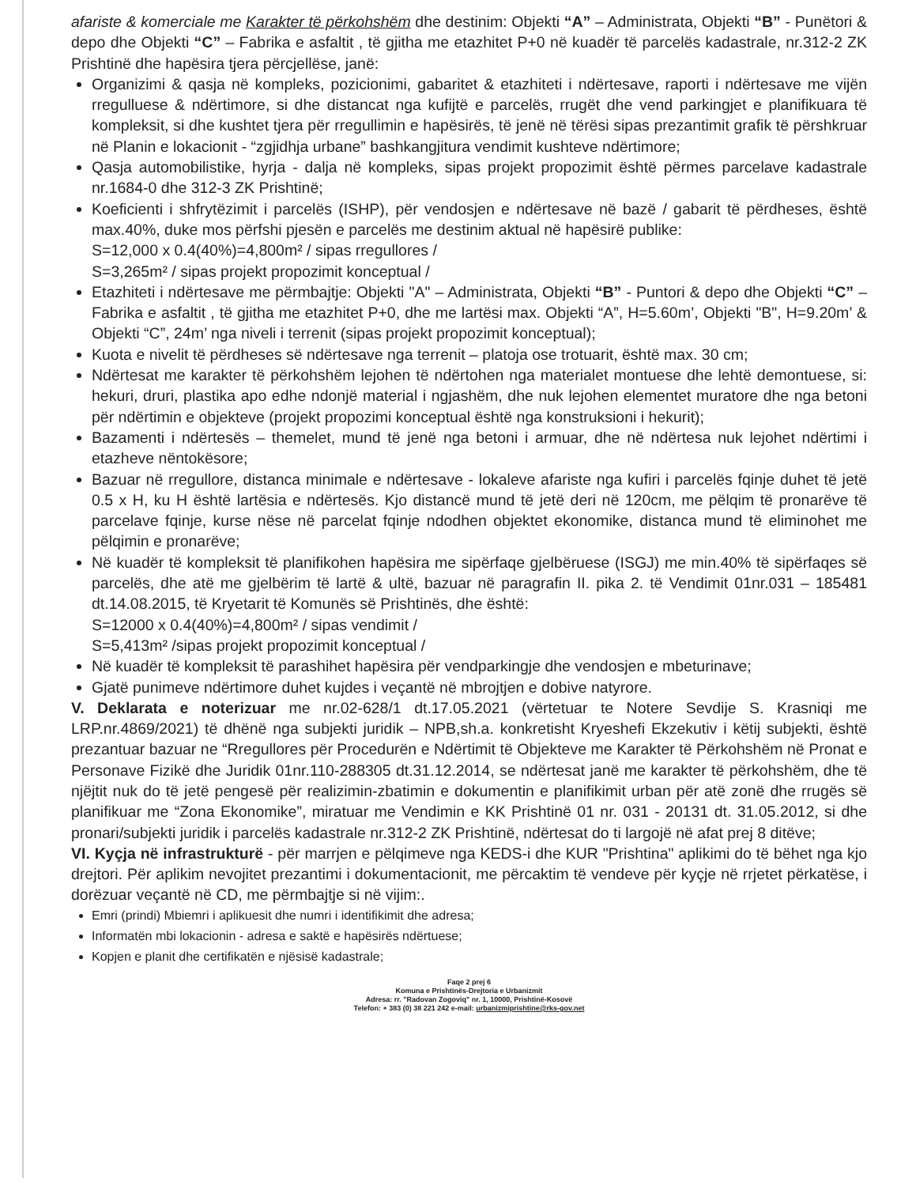afariste & komerciale me Karakter të përkohshëm dhe destinim: Objekti “A” – Administrata, Objekti “B” - Punëtori & depo dhe Objekti “C” – Fabrika e asfaltit , të gjitha me etazhitet P+0 në kuadër të parcelës kadastrale, nr.312-2 ZK Prishtinë dhe hapësira tjera përcjellëse, janë:
Organizimi & qasja në kompleks, pozicionimi, gabaritet & etazhiteti i ndërtesave, raporti i ndërtesave me vijën rregulluese & ndërtimore, si dhe distancat nga kufijtë e parcelës, rrugët dhe vend parkingjet e planifikuara të kompleksit, si dhe kushtet tjera për rregullimin e hapësirës, të jenë në tërësi sipas prezantimit grafik të përshkruar në Planin e lokacionit - “zgjidhja urbane” bashkangjitura vendimit kushteve ndërtimore;
Qasja automobilistike, hyrja - dalja në kompleks, sipas projekt propozimit është përmes parcelave kadastrale nr.1684-0 dhe 312-3 ZK Prishtinë;
Koeficienti i shfrytëzimit i parcelës (ISHP), për vendosjen e ndërtesave në bazë / gabarit të përdheses, është max.40%, duke mos përfshi pjesën e parcelës me destinim aktual në hapësirë publike:
S=12,000 x 0.4(40%)=4,800m² / sipas rregullores /
S=3,265m² / sipas projekt propozimit konceptual /
Etazhiteti i ndërtesave me përmbajtje: Objekti "A" – Administrata, Objekti “B” - Puntori & depo dhe Objekti “C” – Fabrika e asfaltit , të gjitha me etazhitet P+0, dhe me lartësi max. Objekti “A”, H=5.60m’, Objekti "B", H=9.20m’ & Objekti “C”, 24m’ nga niveli i terrenit (sipas projekt propozimit konceptual);
Kuota e nivelit të përdheses së ndërtesave nga terrenit – platoja ose trotuarit, është max. 30 cm;
Ndërtesat me karakter të përkohshëm lejohen të ndërtohen nga materialet montuese dhe lehtë demontuese, si: hekuri, druri, plastika apo edhe ndonjë material i ngjashëm, dhe nuk lejohen elementet muratore dhe nga betoni për ndërtimin e objekteve (projekt propozimi konceptual është nga konstruksioni i hekurit);
Bazamenti i ndërtesës – themelet, mund të jenë nga betoni i armuar, dhe në ndërtesa nuk lejohet ndërtimi i etazheve nëntokësore;
Bazuar në rregullore, distanca minimale e ndërtesave - lokaleve afariste nga kufiri i parcelës fqinje duhet të jetë 0.5 x H, ku H është lartësia e ndërtesës. Kjo distancë mund të jetë deri në 120cm, me pëlqim të pronarëve të parcelave fqinje, kurse nëse në parcelat fqinje ndodhen objektet ekonomike, distanca mund të eliminohet me pëlqimin e pronarëve;
Në kuadër të kompleksit të planifikohen hapësira me sipërfaqe gjelbëruese (ISGJ) me min.40% të sipërfaqes së parcelës, dhe atë me gjelbërim të lartë & ultë, bazuar në paragrafin II. pika 2. të Vendimit 01nr.031 – 185481 dt.14.08.2015, të Kryetarit të Komunës së Prishtinës, dhe është:
S=12000 x 0.4(40%)=4,800m² / sipas vendimit /
S=5,413m² /sipas projekt propozimit konceptual /
Në kuadër të kompleksit të parashihet hapësira për vendparkingje dhe vendosjen e mbeturinave;
Gjatë punimeve ndërtimore duhet kujdes i veçantë në mbrojtjen e dobive natyrore.
V. Deklarata e noterizuar me nr.02-628/1 dt.17.05.2021 (vërtetuar te Notere Sevdije S. Krasniqi me LRP.nr.4869/2021) të dhënë nga subjekti juridik – NPB,sh.a. konkretisht Kryeshefi Ekzekutiv i këtij subjekti, është prezantuar bazuar ne “Rregullores për Procedurën e Ndërtimit të Objekteve me Karakter të Përkohshëm në Pronat e Personave Fizikë dhe Juridik 01nr.110-288305 dt.31.12.2014, se ndërtesat janë me karakter të përkohshëm, dhe të njëjtit nuk do të jetë pengesë për realizimin-zbatimin e dokumentin e planifikimit urban për atë zonë dhe rrugës së planifikuar me “Zona Ekonomike”, miratuar me Vendimin e KK Prishtinë 01 nr. 031 - 20131 dt. 31.05.2012, si dhe pronari/subjekti juridik i parcelës kadastrale nr.312-2 ZK Prishtinë, ndërtesat do ti largojë në afat prej 8 ditëve;
VI. Kyçja në infrastrukturë - për marrjen e pëlqimeve nga KEDS-i dhe KUR "Prishtina" aplikimi do të bëhet nga kjo drejtori. Për aplikim nevojitet prezantimi i dokumentacionit, me përcaktim të vendeve për kyçje në rrjetet përkatëse, i dorëzuar veçantë në CD, me përmbajtje si në vijim:.
Emri (prindi) Mbiemri i aplikuesit dhe numri i identifikimit dhe adresa;
Informatën mbi lokacionin - adresa e saktë e hapësirës ndërtuese;
Kopjen e planit dhe certifikatën e njësisë kadastrale;
Faqe 2 prej 6
Komuna e Prishtinës-Drejtoria e Urbanizmit
Adresa: rr. "Radovan Zogoviq" nr. 1, 10000, Prishtinë-Kosovë
Telefon: + 383 (0) 38 221 242 e-mail: urbanizmiprishtine@rks-gov.net